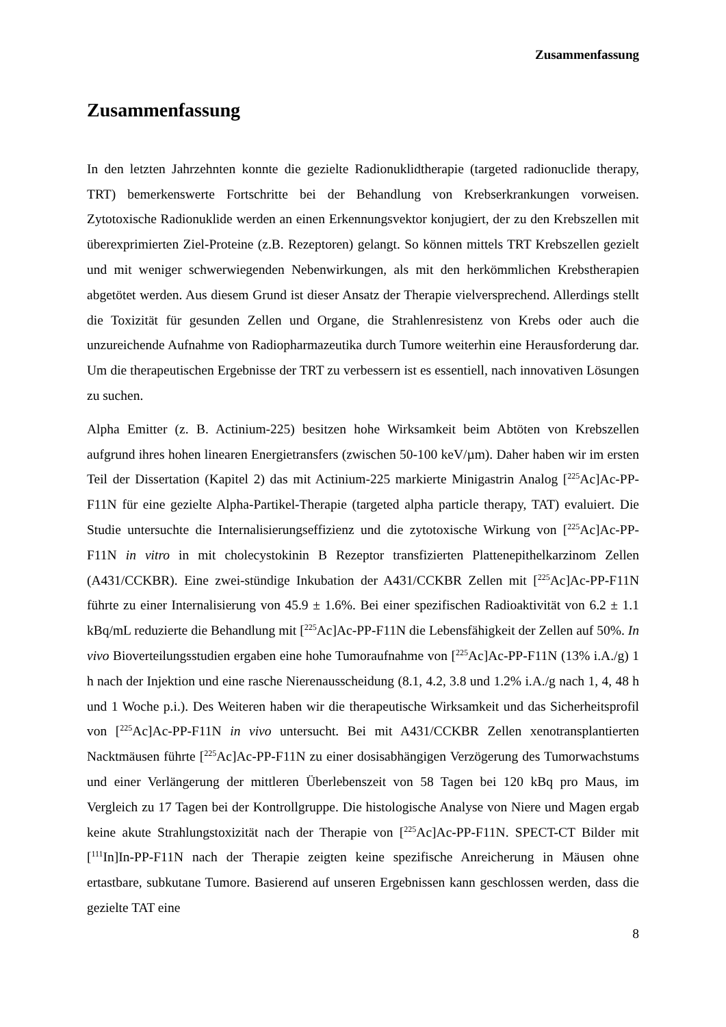Zusammenfassung
Zusammenfassung
In den letzten Jahrzehnten konnte die gezielte Radionuklidtherapie (targeted radionuclide therapy, TRT) bemerkenswerte Fortschritte bei der Behandlung von Krebserkrankungen vorweisen. Zytotoxische Radionuklide werden an einen Erkennungsvektor konjugiert, der zu den Krebszellen mit überexprimierten Ziel-Proteine (z.B. Rezeptoren) gelangt. So können mittels TRT Krebszellen gezielt und mit weniger schwerwiegenden Nebenwirkungen, als mit den herkömmlichen Krebstherapien abgetötet werden. Aus diesem Grund ist dieser Ansatz der Therapie vielversprechend. Allerdings stellt die Toxizität für gesunden Zellen und Organe, die Strahlenresistenz von Krebs oder auch die unzureichende Aufnahme von Radiopharmazeutika durch Tumore weiterhin eine Herausforderung dar. Um die therapeutischen Ergebnisse der TRT zu verbessern ist es essentiell, nach innovativen Lösungen zu suchen.
Alpha Emitter (z. B. Actinium-225) besitzen hohe Wirksamkeit beim Abtöten von Krebszellen aufgrund ihres hohen linearen Energietransfers (zwischen 50-100 keV/µm). Daher haben wir im ersten Teil der Dissertation (Kapitel 2) das mit Actinium-225 markierte Minigastrin Analog [<sup>225</sup>Ac]Ac-PP-F11N für eine gezielte Alpha-Partikel-Therapie (targeted alpha particle therapy, TAT) evaluiert. Die Studie untersuchte die Internalisierungseffizienz und die zytotoxische Wirkung von [<sup>225</sup>Ac]Ac-PP-F11N in vitro in mit cholecystokinin B Rezeptor transfizierten Plattenepithelkarzinom Zellen (A431/CCKBR). Eine zwei-stündige Inkubation der A431/CCKBR Zellen mit [<sup>225</sup>Ac]Ac-PP-F11N führte zu einer Internalisierung von 45.9 ± 1.6%. Bei einer spezifischen Radioaktivität von 6.2 ± 1.1 kBq/mL reduzierte die Behandlung mit [<sup>225</sup>Ac]Ac-PP-F11N die Lebensfähigkeit der Zellen auf 50%. In vivo Bioverteilungsstudien ergaben eine hohe Tumoraufnahme von [<sup>225</sup>Ac]Ac-PP-F11N (13% i.A./g) 1 h nach der Injektion und eine rasche Nierenausscheidung (8.1, 4.2, 3.8 und 1.2% i.A./g nach 1, 4, 48 h und 1 Woche p.i.). Des Weiteren haben wir die therapeutische Wirksamkeit und das Sicherheitsprofil von [<sup>225</sup>Ac]Ac-PP-F11N in vivo untersucht. Bei mit A431/CCKBR Zellen xenotransplantierten Nacktmäusen führte [<sup>225</sup>Ac]Ac-PP-F11N zu einer dosisabhängigen Verzögerung des Tumorwachstums und einer Verlängerung der mittleren Überlebenszeit von 58 Tagen bei 120 kBq pro Maus, im Vergleich zu 17 Tagen bei der Kontrollgruppe. Die histologische Analyse von Niere und Magen ergab keine akute Strahlungstoxizität nach der Therapie von [<sup>225</sup>Ac]Ac-PP-F11N. SPECT-CT Bilder mit [<sup>111</sup>In]In-PP-F11N nach der Therapie zeigten keine spezifische Anreicherung in Mäusen ohne ertastbare, subkutane Tumore. Basierend auf unseren Ergebnissen kann geschlossen werden, dass die gezielte TAT eine
8